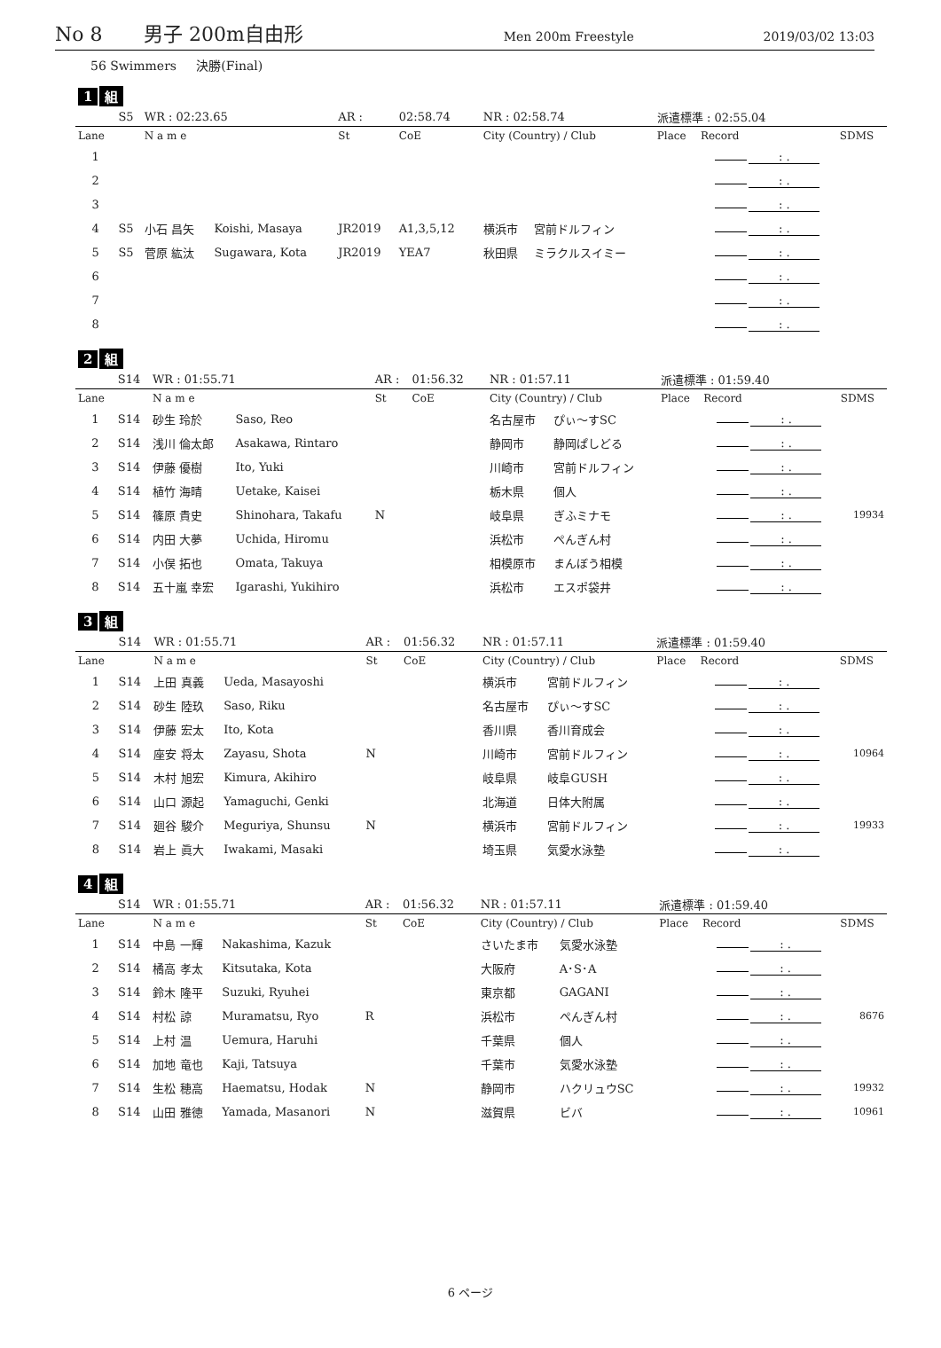No 8 男子 200m自由形
Men 200m Freestyle 2019/03/02 13:03
56 Swimmers 決勝(Final)
1 組
| | S5 | WR : 02:23.65 | | AR : | 02:58.74 | | NR : 02:58.74 | | 派遣標準 : 02:55.04 | | |
| Lane | | N a m e | | St | CoE | | City (Country) / Club | | Place | Record | SDMS |
| 1 | | | | | | | | | | : . | |
| 2 | | | | | | | | | | : . | |
| 3 | | | | | | | | | | : . | |
| 4 | S5 | 小石 昌矢 | Koishi, Masaya | JR2019 | A1,3,5,12 | | 横浜市 | 宮前ドルフィン | | : . | |
| 5 | S5 | 菅原 紘汰 | Sugawara, Kota | JR2019 | YEA7 | | 秋田県 | ミラクルスイミー | | : . | |
| 6 | | | | | | | | | | : . | |
| 7 | | | | | | | | | | : . | |
| 8 | | | | | | | | | | : . | |
2 組
| | S14 | WR : 01:55.71 | | AR : | 01:56.32 | | NR : 01:57.11 | | 派遣標準 : 01:59.40 | | |
| Lane | | N a m e | | St | CoE | | City (Country) / Club | | Place | Record | SDMS |
| 1 | S14 | 砂生 玲於 | Saso, Reo | | | | 名古屋市 | ぴぃ〜すSC | | : . | |
| 2 | S14 | 浅川 倫太郎 | Asakawa, Rintaro | | | | 静岡市 | 静岡ぱしどる | | : . | |
| 3 | S14 | 伊藤 優樹 | Ito, Yuki | | | | 川崎市 | 宮前ドルフィン | | : . | |
| 4 | S14 | 植竹 海晴 | Uetake, Kaisei | | | | 栃木県 | 個人 | | : . | |
| 5 | S14 | 篠原 貴史 | Shinohara, Takafu | N | | | 岐阜県 | ぎふミナモ | | : . | 19934 |
| 6 | S14 | 内田 大夢 | Uchida, Hiromu | | | | 浜松市 | ぺんぎん村 | | : . | |
| 7 | S14 | 小俣 拓也 | Omata, Takuya | | | | 相模原市 | まんぼう相模 | | : . | |
| 8 | S14 | 五十嵐 幸宏 | Igarashi, Yukihiro | | | | 浜松市 | エスポ袋井 | | : . | |
3 組
| | S14 | WR : 01:55.71 | | AR : | 01:56.32 | | NR : 01:57.11 | | 派遣標準 : 01:59.40 | | |
| Lane | | N a m e | | St | CoE | | City (Country) / Club | | Place | Record | SDMS |
| 1 | S14 | 上田 真義 | Ueda, Masayoshi | | | | 横浜市 | 宮前ドルフィン | | : . | |
| 2 | S14 | 砂生 陸玖 | Saso, Riku | | | | 名古屋市 | ぴぃ〜すSC | | : . | |
| 3 | S14 | 伊藤 宏太 | Ito, Kota | | | | 香川県 | 香川育成会 | | : . | |
| 4 | S14 | 座安 将太 | Zayasu, Shota | N | | | 川崎市 | 宮前ドルフィン | | : . | 10964 |
| 5 | S14 | 木村 旭宏 | Kimura, Akihiro | | | | 岐阜県 | 岐阜GUSH | | : . | |
| 6 | S14 | 山口 源起 | Yamaguchi, Genki | | | | 北海道 | 日体大附属 | | : . | |
| 7 | S14 | 廻谷 駿介 | Meguriya, Shunsu | N | | | 横浜市 | 宮前ドルフィン | | : . | 19933 |
| 8 | S14 | 岩上 眞大 | Iwakami, Masaki | | | | 埼玉県 | 気愛水泳塾 | | : . | |
4 組
| | S14 | WR : 01:55.71 | | AR : | 01:56.32 | | NR : 01:57.11 | | 派遣標準 : 01:59.40 | | |
| Lane | | N a m e | | St | CoE | | City (Country) / Club | | Place | Record | SDMS |
| 1 | S14 | 中島 一輝 | Nakashima, Kazuk | | | | さいたま市 | 気愛水泳塾 | | : . | |
| 2 | S14 | 橘高 孝太 | Kitsutaka, Kota | | | | 大阪府 | A･S･A | | : . | |
| 3 | S14 | 鈴木 隆平 | Suzuki, Ryuhei | | | | 東京都 | GAGANI | | : . | |
| 4 | S14 | 村松 諒 | Muramatsu, Ryo | R | | | 浜松市 | ぺんぎん村 | | : . | 8676 |
| 5 | S14 | 上村 温 | Uemura, Haruhi | | | | 千葉県 | 個人 | | : . | |
| 6 | S14 | 加地 竜也 | Kaji, Tatsuya | | | | 千葉市 | 気愛水泳塾 | | : . | |
| 7 | S14 | 生松 穂高 | Haematsu, Hodak | N | | | 静岡市 | ハクリュウSC | | : . | 19932 |
| 8 | S14 | 山田 雅徳 | Yamada, Masanori | N | | | 滋賀県 | ビバ | | : . | 10961 |
6 ページ